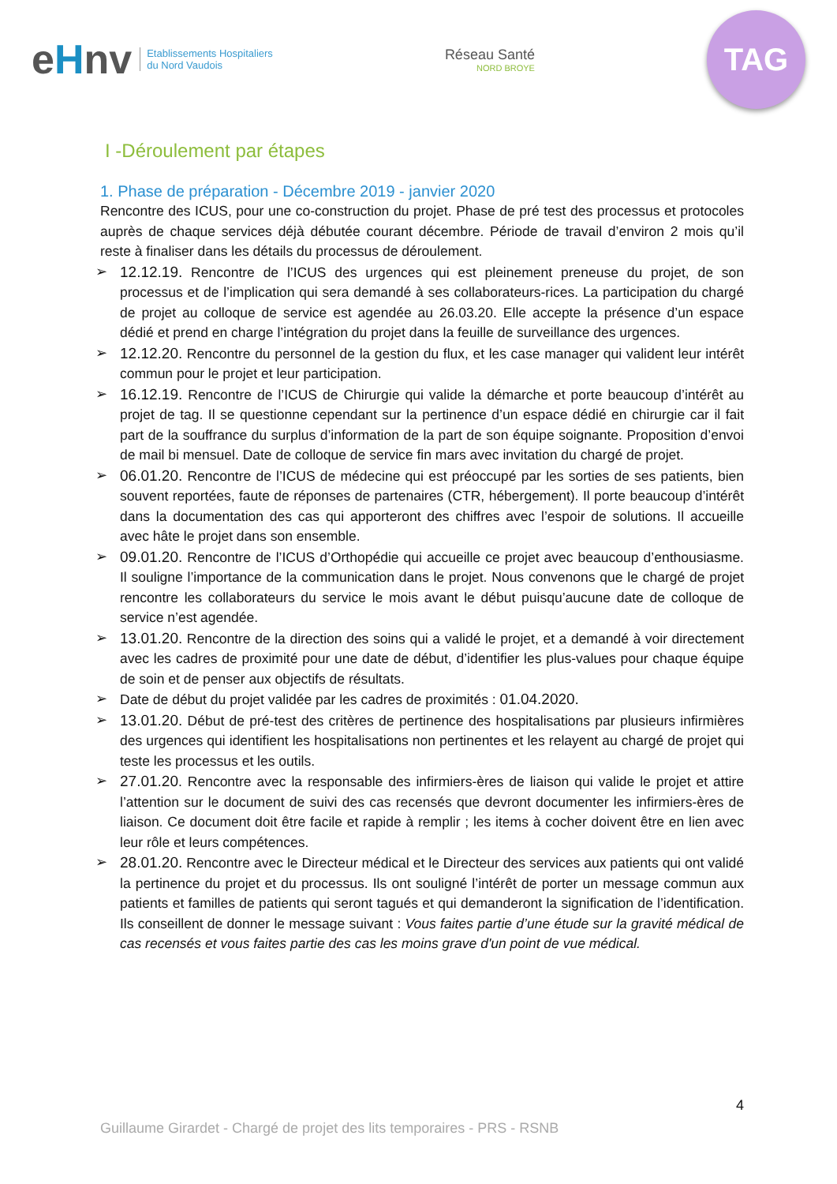eHnv
Etablissements Hospitaliers
du Nord Vaudois
Réseau Santé
NORD BROYE
TAG
I -Déroulement par étapes
1. Phase de préparation - Décembre 2019 - janvier 2020
Rencontre des ICUS, pour une co-construction du projet. Phase de pré test des processus et protocoles auprès de chaque services déjà débutée courant décembre. Période de travail d’environ 2 mois qu’il reste à finaliser dans les détails du processus de déroulement.
➢ 12.12.19. Rencontre de l’ICUS des urgences qui est pleinement preneuse du projet, de son processus et de l’implication qui sera demandé à ses collaborateurs-rices. La participation du chargé de projet au colloque de service est agendée au 26.03.20. Elle accepte la présence d’un espace dédié et prend en charge l’intégration du projet dans la feuille de surveillance des urgences.
➢ 12.12.20. Rencontre du personnel de la gestion du flux, et les case manager qui valident leur intérêt commun pour le projet et leur participation.
➢ 16.12.19. Rencontre de l’ICUS de Chirurgie qui valide la démarche et porte beaucoup d’intérêt au projet de tag. Il se questionne cependant sur la pertinence d’un espace dédié en chirurgie car il fait part de la souffrance du surplus d’information de la part de son équipe soignante. Proposition d’envoi de mail bi mensuel. Date de colloque de service fin mars avec invitation du chargé de projet.
➢ 06.01.20. Rencontre de l’ICUS de médecine qui est préoccupé par les sorties de ses patients, bien souvent reportées, faute de réponses de partenaires (CTR, hébergement). Il porte beaucoup d’intérêt dans la documentation des cas qui apporteront des chiffres avec l’espoir de solutions. Il accueille avec hâte le projet dans son ensemble.
➢ 09.01.20. Rencontre de l’ICUS d’Orthopédie qui accueille ce projet avec beaucoup d’enthousiasme. Il souligne l’importance de la communication dans le projet. Nous convenons que le chargé de projet rencontre les collaborateurs du service le mois avant le début puisqu’aucune date de colloque de service n’est agendée.
➢ 13.01.20. Rencontre de la direction des soins qui a validé le projet, et a demandé à voir directement avec les cadres de proximité pour une date de début, d’identifier les plus-values pour chaque équipe de soin et de penser aux objectifs de résultats.
➢ Date de début du projet validée par les cadres de proximités : 01.04.2020.
➢ 13.01.20. Début de pré-test des critères de pertinence des hospitalisations par plusieurs infirmières des urgences qui identifient les hospitalisations non pertinentes et les relayent au chargé de projet qui teste les processus et les outils.
➢ 27.01.20. Rencontre avec la responsable des infirmiers-ères de liaison qui valide le projet et attire l’attention sur le document de suivi des cas recensés que devront documenter les infirmiers-ères de liaison. Ce document doit être facile et rapide à remplir ; les items à cocher doivent être en lien avec leur rôle et leurs compétences.
➢ 28.01.20. Rencontre avec le Directeur médical et le Directeur des services aux patients qui ont validé la pertinence du projet et du processus. Ils ont souligné l’intérêt de porter un message commun aux patients et familles de patients qui seront tagués et qui demanderont la signification de l’identification. Ils conseillent de donner le message suivant : Vous faites partie d’une étude sur la gravité médical de cas recensés et vous faites partie des cas les moins grave d'un point de vue médical.
4
Guillaume Girardet - Chargé de projet des lits temporaires - PRS - RSNB